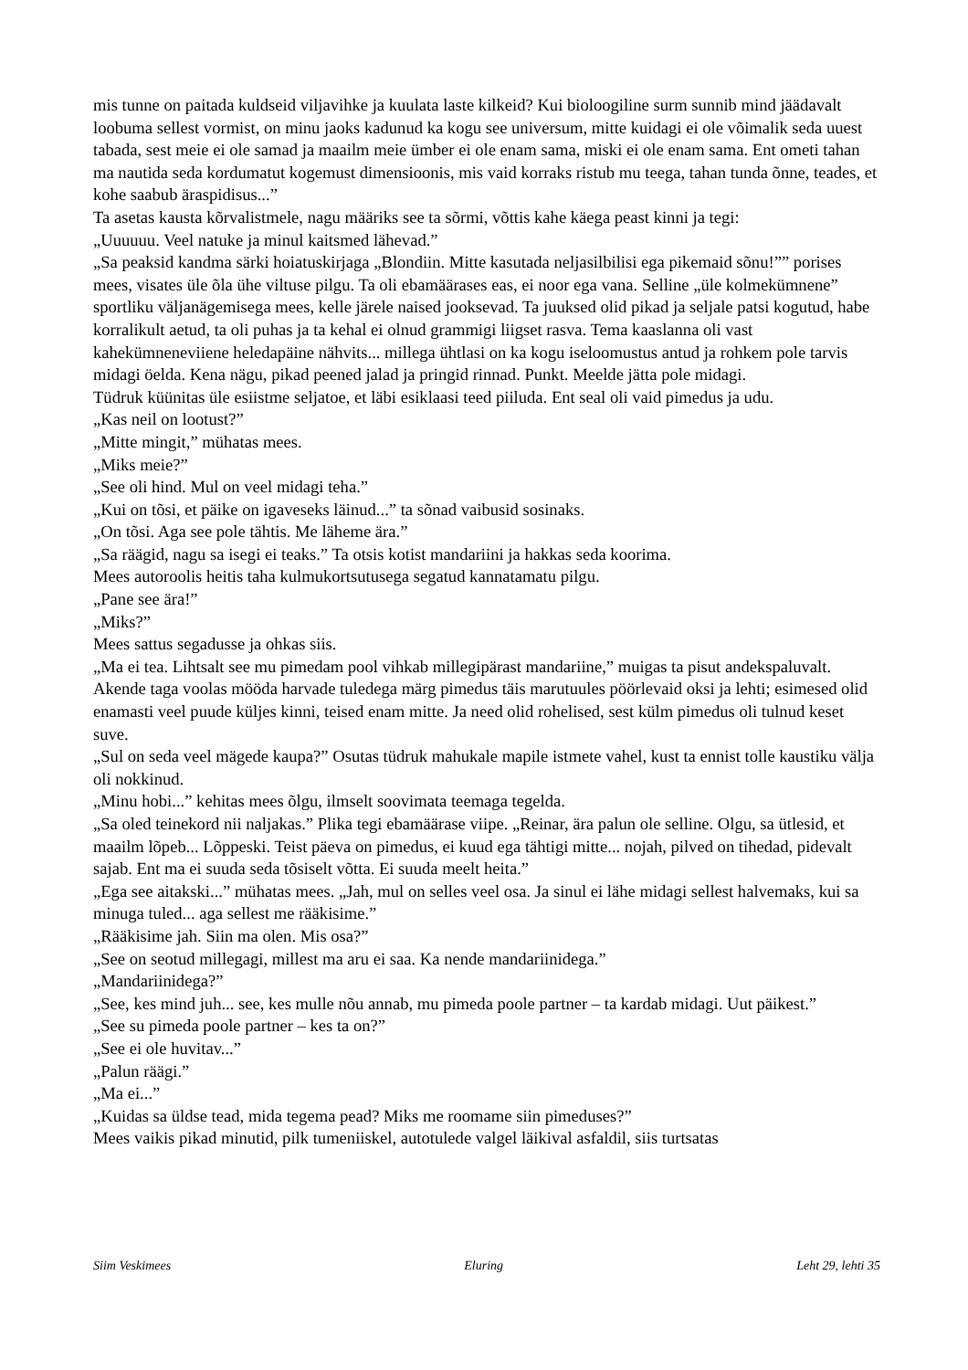mis tunne on paitada kuldseid viljavihke ja kuulata laste kilkeid? Kui bioloogiline surm sunnib mind jäädavalt loobuma sellest vormist, on minu jaoks kadunud ka kogu see universum, mitte kuidagi ei ole võimalik seda uuest tabada, sest meie ei ole samad ja maailm meie ümber ei ole enam sama, miski ei ole enam sama. Ent ometi tahan ma nautida seda kordumatut kogemust dimensioonis, mis vaid korraks ristub mu teega, tahan tunda õnne, teades, et kohe saabub äraspidisus...”
Ta asetas kausta kõrvalistmele, nagu määriks see ta sõrmi, võttis kahe käega peast kinni ja tegi:
„Uuuuuu. Veel natuke ja minul kaitsmed lähevad.”
„Sa peaksid kandma särki hoiatuskirjaga „Blondiin. Mitte kasutada neljasilbilisi ega pikemaid sõnu!”” porises mees, visates üle õla ühe viltuse pilgu. Ta oli ebamäärases eas, ei noor ega vana. Selline „üle kolmekümnene” sportliku väljanägemisega mees, kelle järele naised jooksevad. Ta juuksed olid pikad ja seljale patsi kogutud, habe korralikult aetud, ta oli puhas ja ta kehal ei olnud grammigi liigset rasva. Tema kaaslanna oli vast kahekümneneviiene heledapäine nähvits... millega ühtlasi on ka kogu iseloomustus antud ja rohkem pole tarvis midagi öelda. Kena nägu, pikad peened jalad ja pringid rinnad. Punkt. Meelde jätta pole midagi.
Tüdruk küünitas üle esiistme seljatoe, et läbi esiklaasi teed piiluda. Ent seal oli vaid pimedus ja udu.
„Kas neil on lootust?”
„Mitte mingit,” mühatas mees.
„Miks meie?”
„See oli hind. Mul on veel midagi teha.”
„Kui on tõsi, et päike on igaveseks läinud...” ta sõnad vaibusid sosinaks.
„On tõsi. Aga see pole tähtis. Me läheme ära.”
„Sa räägid, nagu sa isegi ei teaks.” Ta otsis kotist mandariini ja hakkas seda koorima.
Mees autoroolis heitis taha kulmukortsutusega segatud kannatamatu pilgu.
„Pane see ära!”
„Miks?”
Mees sattus segadusse ja ohkas siis.
„Ma ei tea. Lihtsalt see mu pimedam pool vihkab millegipärast mandariine,” muigas ta pisut andekspaluvalt.
Akende taga voolas mööda harvade tuledega märg pimedus täis marutuules pöörlevaid oksi ja lehti; esimesed olid enamasti veel puude küljes kinni, teised enam mitte. Ja need olid rohelised, sest külm pimedus oli tulnud keset suve.
„Sul on seda veel mägede kaupa?” Osutas tüdruk mahukale mapile istmete vahel, kust ta ennist tolle kaustiku välja oli nokkinud.
„Minu hobi...” kehitas mees õlgu, ilmselt soovimata teemaga tegelda.
„Sa oled teinekord nii naljakas.” Plika tegi ebamäärase viipe. „Reinar, ära palun ole selline. Olgu, sa ütlesid, et maailm lõpeb... Lõppeski. Teist päeva on pimedus, ei kuud ega tähtigi mitte... nojah, pilved on tihedad, pidevalt sajab. Ent ma ei suuda seda tõsiselt võtta. Ei suuda meelt heita.”
„Ega see aitakski...” mühatas mees. „Jah, mul on selles veel osa. Ja sinul ei lähe midagi sellest halvemaks, kui sa minuga tuled... aga sellest me rääkisime.”
„Rääkisime jah. Siin ma olen. Mis osa?”
„See on seotud millegagi, millest ma aru ei saa. Ka nende mandariinidega.”
„Mandariinidega?”
„See, kes mind juh... see, kes mulle nõu annab, mu pimeda poole partner – ta kardab midagi. Uut päikest.”
„See su pimeda poole partner – kes ta on?”
„See ei ole huvitav...”
„Palun räägi.”
„Ma ei...”
„Kuidas sa üldse tead, mida tegema pead? Miks me roomame siin pimeduses?”
Mees vaikis pikad minutid, pilk tumeniiskel, autotulede valgel läikival asfaldil, siis turtsatas
Siim Veskimees Eluring Leht 29, lehti 35